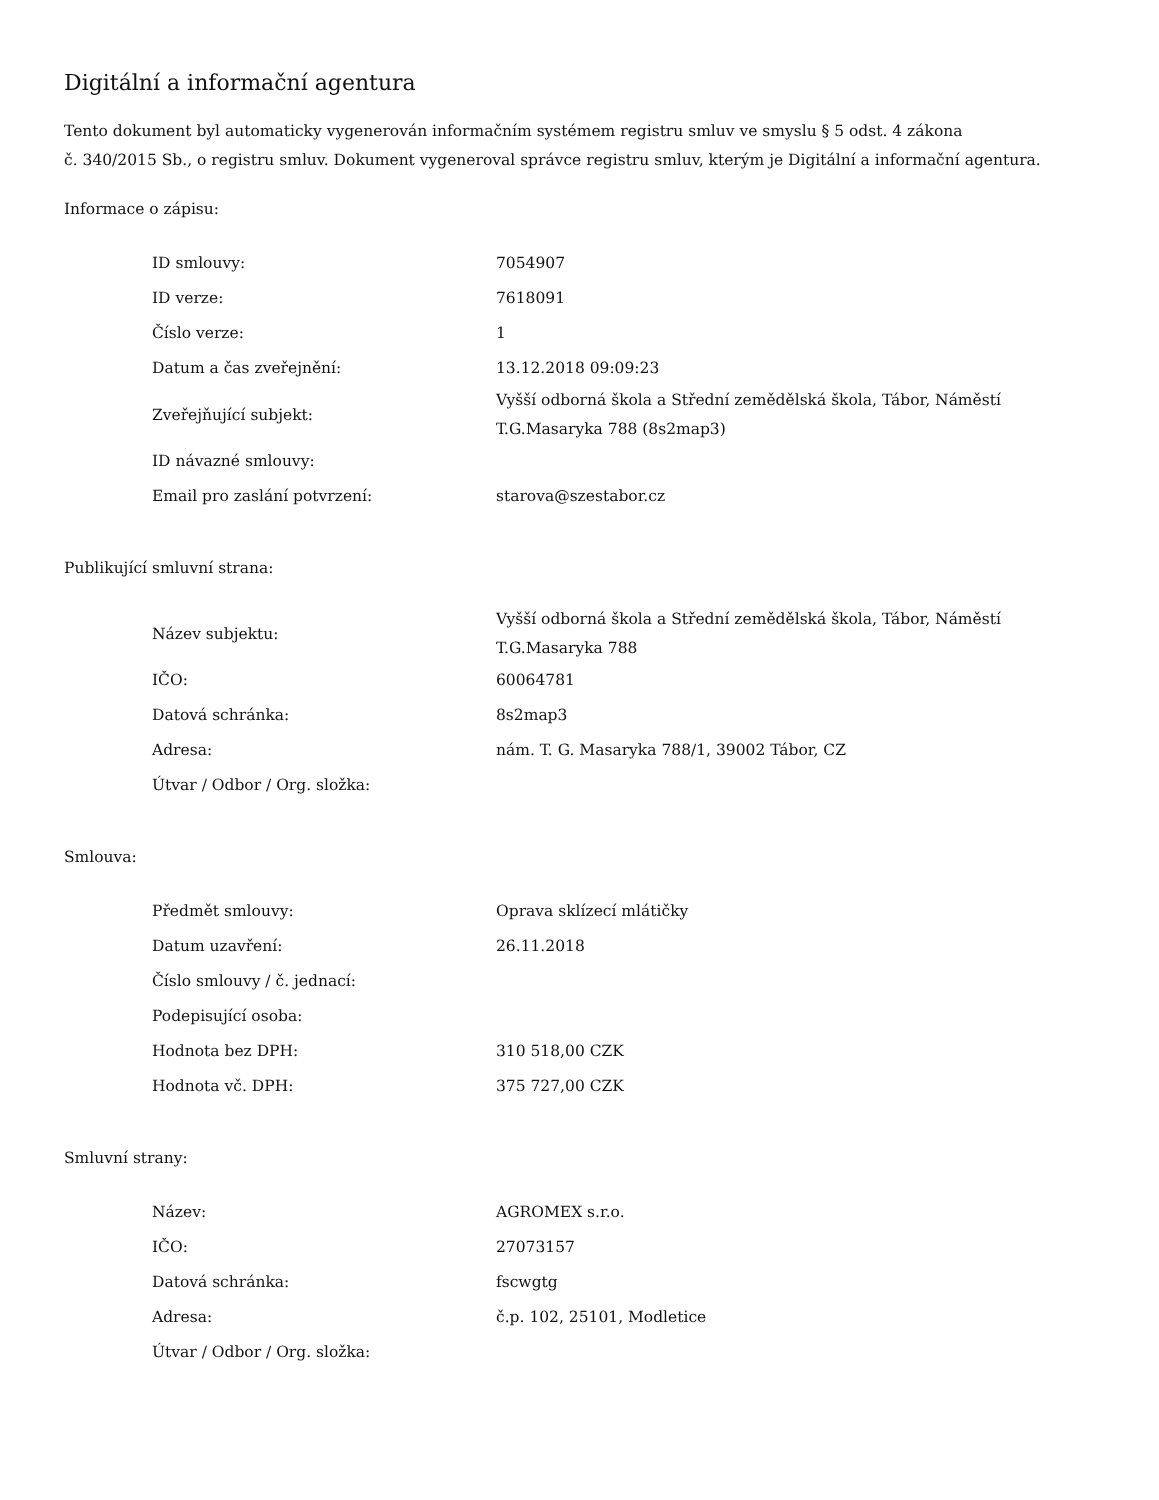Digitální a informační agentura
Tento dokument byl automaticky vygenerován informačním systémem registru smluv ve smyslu § 5 odst. 4 zákona
č. 340/2015 Sb., o registru smluv. Dokument vygeneroval správce registru smluv, kterým je Digitální a informační agentura.
Informace o zápisu:
| ID smlouvy: | 7054907 |
| ID verze: | 7618091 |
| Číslo verze: | 1 |
| Datum a čas zveřejnění: | 13.12.2018 09:09:23 |
| Zveřejňující subjekt: | Vyšší odborná škola a Střední zemědělská škola, Tábor, Náměstí T.G.Masaryka 788 (8s2map3) |
| ID návazné smlouvy: | |
| Email pro zaslání potvrzení: | starova@szestabor.cz |
Publikující smluvní strana:
| Název subjektu: | Vyšší odborná škola a Střední zemědělská škola, Tábor, Náměstí T.G.Masaryka 788 |
| IČO: | 60064781 |
| Datová schránka: | 8s2map3 |
| Adresa: | nám. T. G. Masaryka 788/1, 39002 Tábor, CZ |
| Útvar / Odbor / Org. složka: | |
Smlouva:
| Předmět smlouvy: | Oprava sklízecí mlátičky |
| Datum uzavření: | 26.11.2018 |
| Číslo smlouvy / č. jednací: | |
| Podepisující osoba: | |
| Hodnota bez DPH: | 310 518,00 CZK |
| Hodnota vč. DPH: | 375 727,00 CZK |
Smluvní strany:
| Název: | AGROMEX s.r.o. |
| IČO: | 27073157 |
| Datová schránka: | fscwgtg |
| Adresa: | č.p. 102, 25101, Modletice |
| Útvar / Odbor / Org. složka: | |